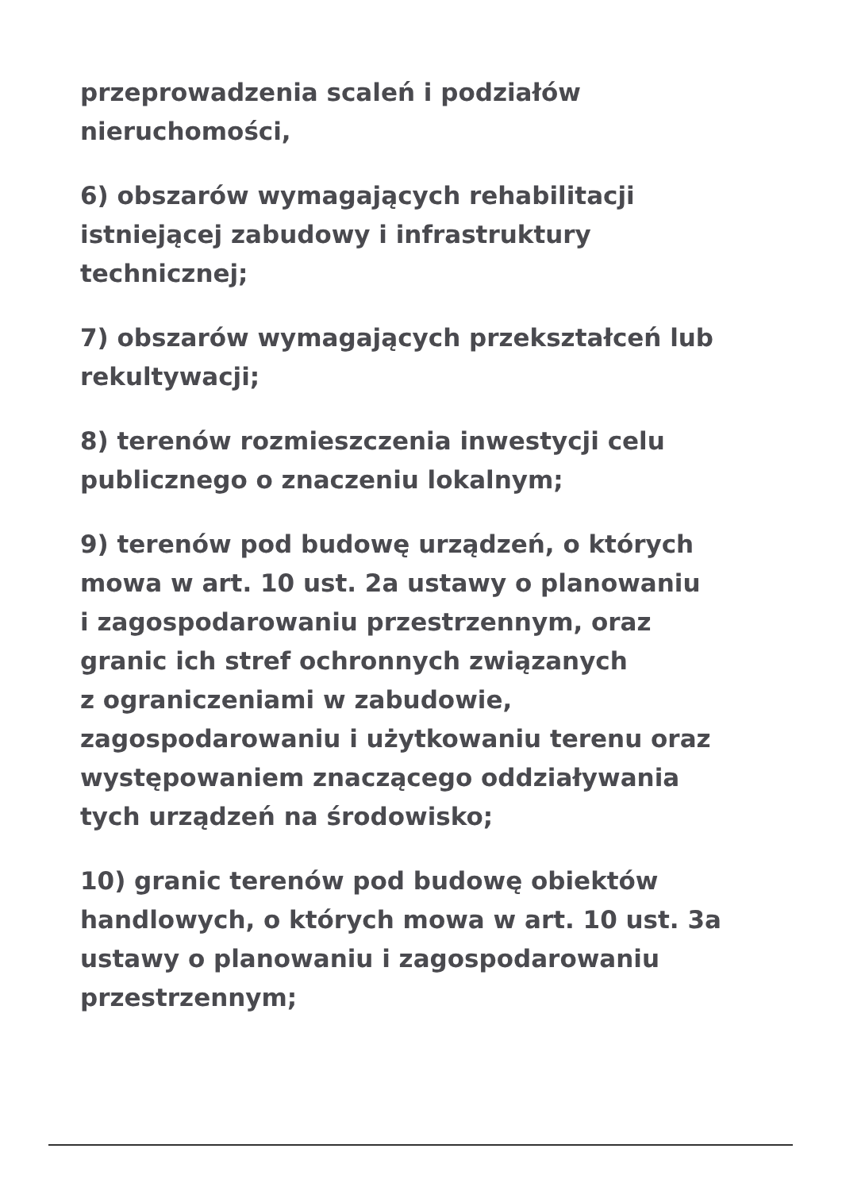przeprowadzenia scaleń i podziałów
nieruchomości,
6) obszarów wymagających rehabilitacji
istniejącej zabudowy i infrastruktury
technicznej;
7) obszarów wymagających przekształceń lub
rekultywacji;
8) terenów rozmieszczenia inwestycji celu
publicznego o znaczeniu lokalnym;
9) terenów pod budowę urządzeń, o których
mowa w art. 10 ust. 2a ustawy o planowaniu
i zagospodarowaniu przestrzennym, oraz
granic ich stref ochronnych związanych
z ograniczeniami w zabudowie,
zagospodarowaniu i użytkowaniu terenu oraz
występowaniem znaczącego oddziaływania
tych urządzeń na środowisko;
10) granic terenów pod budowę obiektów
handlowych, o których mowa w art. 10 ust. 3a
ustawy o planowaniu i zagospodarowaniu
przestrzennym;